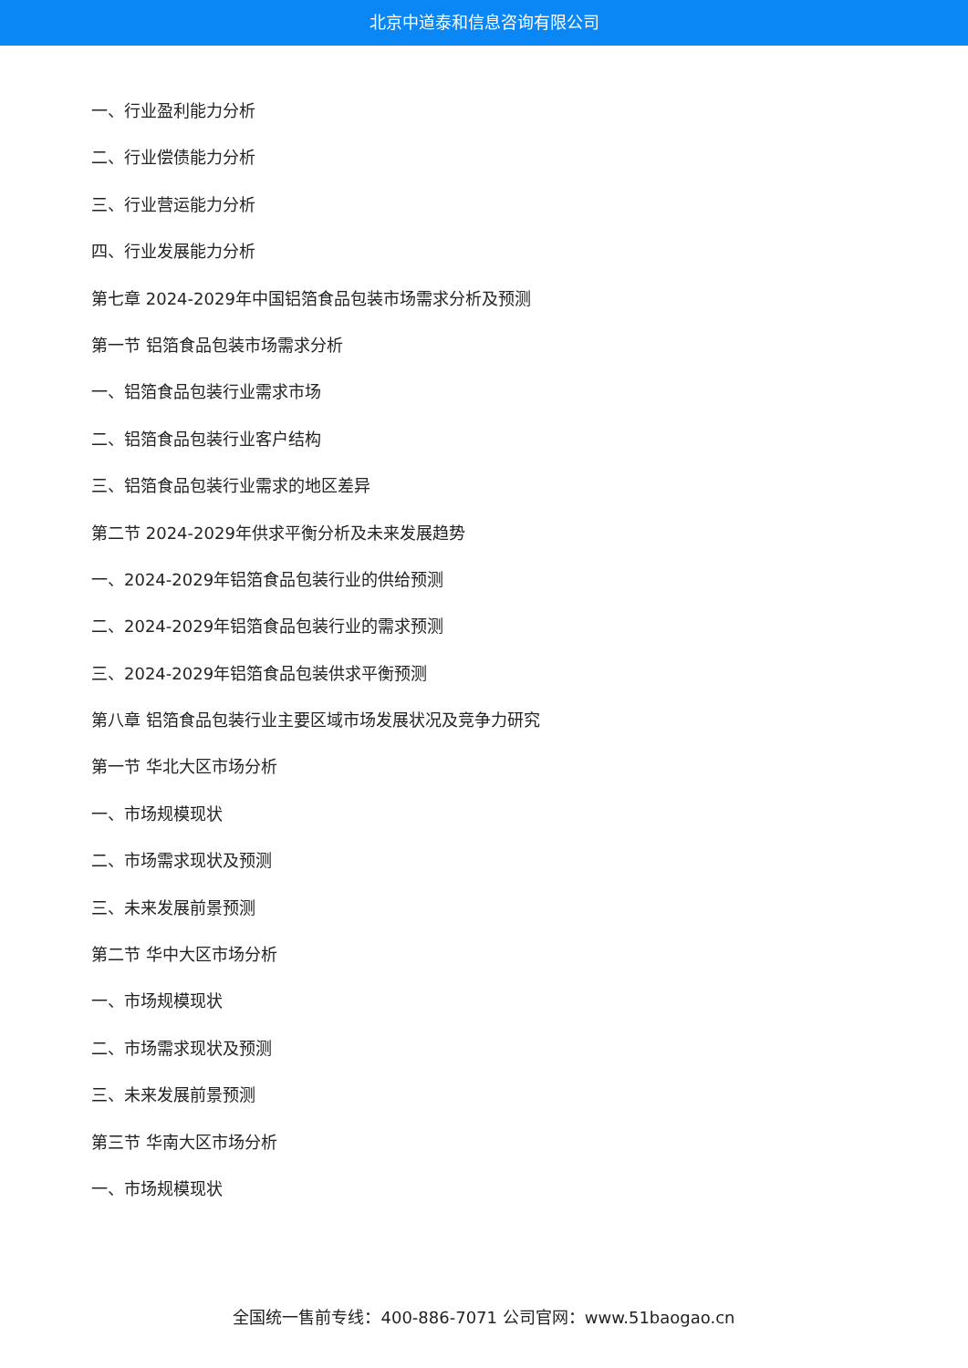北京中道泰和信息咨询有限公司
一、行业盈利能力分析
二、行业偿债能力分析
三、行业营运能力分析
四、行业发展能力分析
第七章 2024-2029年中国铝箔食品包装市场需求分析及预测
第一节 铝箔食品包装市场需求分析
一、铝箔食品包装行业需求市场
二、铝箔食品包装行业客户结构
三、铝箔食品包装行业需求的地区差异
第二节 2024-2029年供求平衡分析及未来发展趋势
一、2024-2029年铝箔食品包装行业的供给预测
二、2024-2029年铝箔食品包装行业的需求预测
三、2024-2029年铝箔食品包装供求平衡预测
第八章 铝箔食品包装行业主要区域市场发展状况及竞争力研究
第一节 华北大区市场分析
一、市场规模现状
二、市场需求现状及预测
三、未来发展前景预测
第二节 华中大区市场分析
一、市场规模现状
二、市场需求现状及预测
三、未来发展前景预测
第三节 华南大区市场分析
一、市场规模现状
全国统一售前专线：400-886-7071 公司官网：www.51baogao.cn